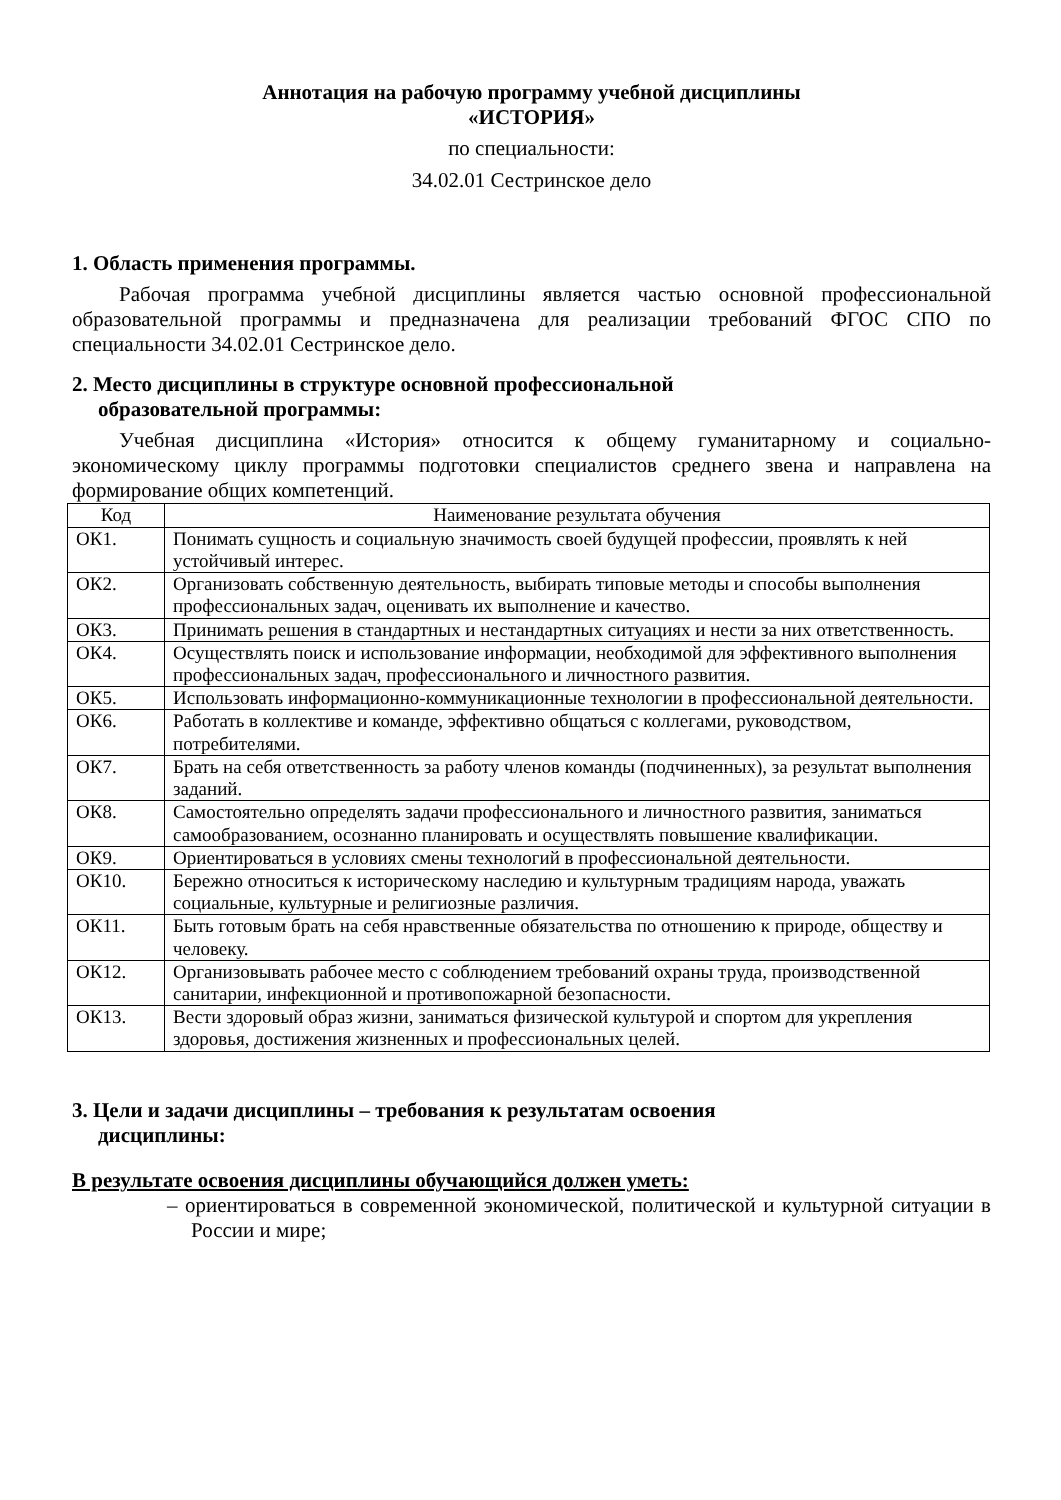Аннотация на рабочую программу учебной дисциплины
«ИСТОРИЯ»
по специальности:
34.02.01 Сестринское дело
1. Область применения программы.
Рабочая программа учебной дисциплины является частью основной профессиональной образовательной программы и предназначена для реализации требований ФГОС СПО по специальности 34.02.01 Сестринское дело.
2. Место дисциплины в структуре основной профессиональной
образовательной программы:
Учебная дисциплина «История» относится к общему гуманитарному и социально-экономическому циклу программы подготовки специалистов среднего звена и направлена на формирование общих компетенций.
| Код | Наименование результата обучения |
| --- | --- |
| ОК1. | Понимать сущность и социальную значимость своей будущей профессии, проявлять к ней устойчивый интерес. |
| ОК2. | Организовать собственную деятельность, выбирать типовые методы и способы выполнения профессиональных задач, оценивать их выполнение и качество. |
| ОК3. | Принимать решения в стандартных и нестандартных ситуациях и нести за них ответственность. |
| ОК4. | Осуществлять поиск и использование информации, необходимой для эффективного выполнения профессиональных задач, профессионального и личностного развития. |
| ОК5. | Использовать информационно-коммуникационные технологии в профессиональной деятельности. |
| ОК6. | Работать в коллективе и команде, эффективно общаться с коллегами, руководством, потребителями. |
| ОК7. | Брать на себя ответственность за работу членов команды (подчиненных), за результат выполнения заданий. |
| ОК8. | Самостоятельно определять задачи профессионального и личностного развития, заниматься самообразованием, осознанно планировать и осуществлять повышение квалификации. |
| ОК9. | Ориентироваться в условиях смены технологий в профессиональной деятельности. |
| ОК10. | Бережно относиться к историческому наследию и культурным традициям народа, уважать социальные, культурные и религиозные различия. |
| ОК11. | Быть готовым брать на себя нравственные обязательства по отношению к природе, обществу и человеку. |
| ОК12. | Организовывать рабочее место с соблюдением требований охраны труда, производственной санитарии, инфекционной и противопожарной безопасности. |
| ОК13. | Вести здоровый образ жизни, заниматься физической культурой и спортом для укрепления здоровья, достижения жизненных и профессиональных целей. |
3. Цели и задачи дисциплины – требования к результатам освоения
дисциплины:
В результате освоения дисциплины обучающийся должен уметь:
– ориентироваться в современной экономической, политической и культурной ситуации в России и мире;